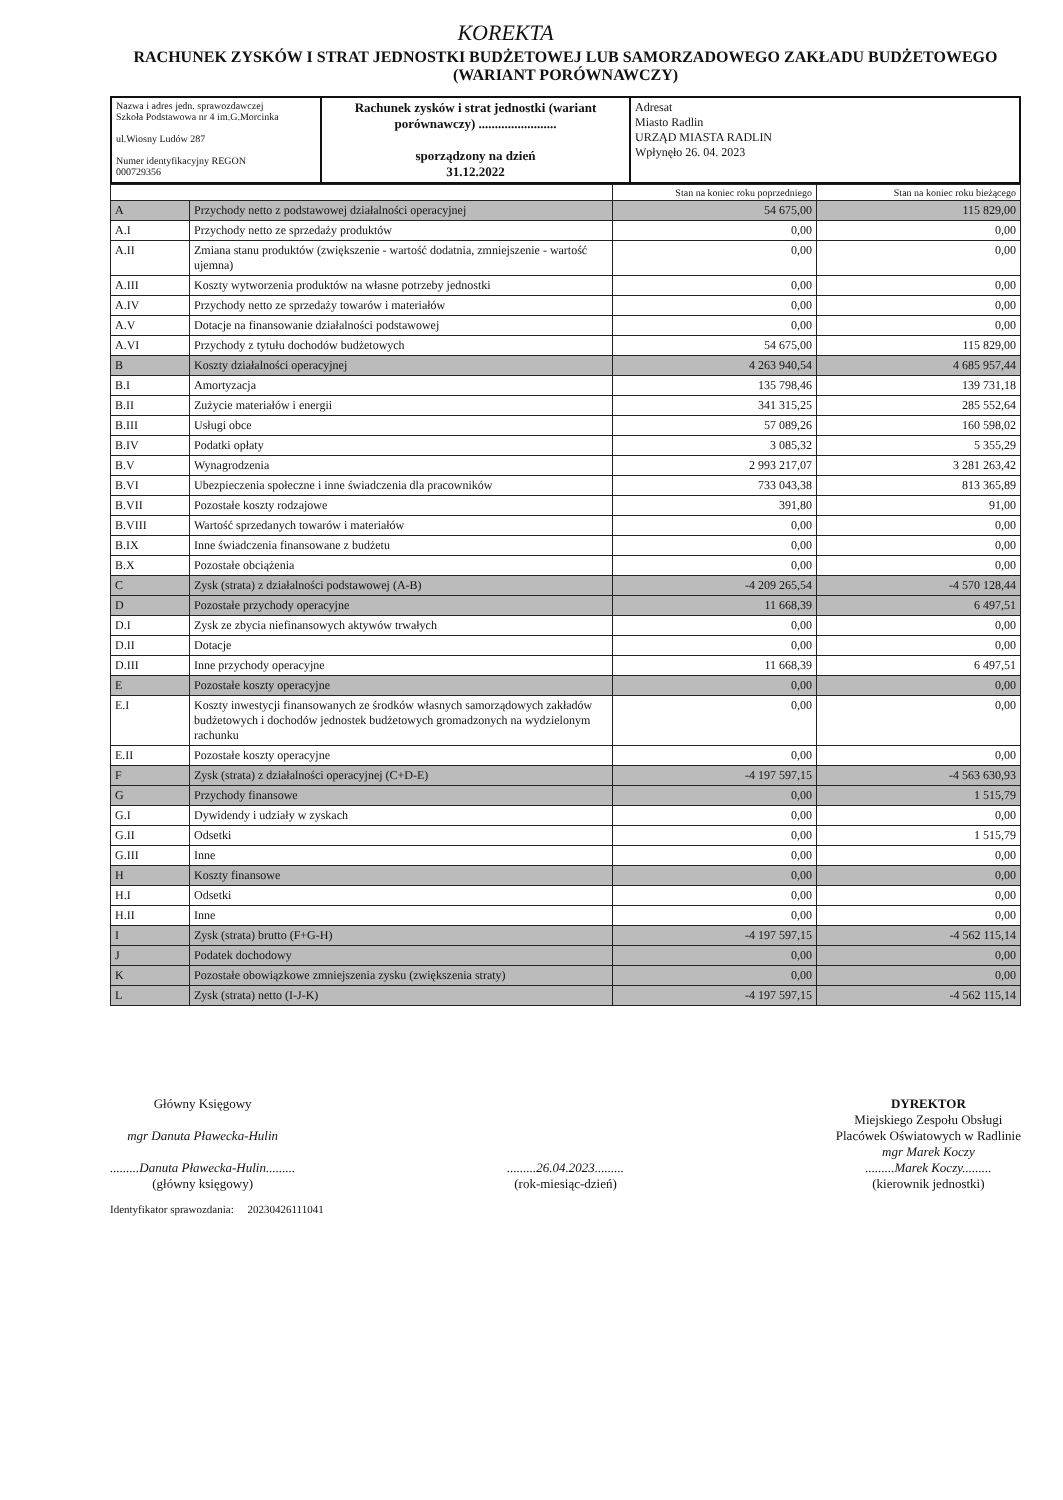KOREKTA
RACHUNEK ZYSKÓW I STRAT JEDNOSTKI BUDŻETOWEJ LUB SAMORZADOWEGO ZAKŁADU BUDŻETOWEGO (WARIANT PORÓWNAWCZY)
| Nazwa i adres jedn. sprawozdawczej Szkoła Podstawowa nr 4 im.G.Morcinka ul.Wiosny Ludów 287 Numer identyfikacyjny REGON 000729356 | Rachunek zysków i strat jednostki (wariant porównawczy) ........................ sporządzony na dzień 31.12.2022 | Adresat Miasto Radlin URZĄD MIASTA RADLIN Wpłynęło 26. 04. 2023 |
| | | Stan na koniec roku poprzedniego | Stan na koniec roku bieżącego |
| A | Przychody netto z podstawowej działalności operacyjnej | 54 675,00 | 115 829,00 |
| A.I | Przychody netto ze sprzedaży produktów | 0,00 | 0,00 |
| A.II | Zmiana stanu produktów (zwiększenie - wartość dodatnia, zmniejszenie - wartość ujemna) | 0,00 | 0,00 |
| A.III | Koszty wytworzenia produktów na własne potrzeby jednostki | 0,00 | 0,00 |
| A.IV | Przychody netto ze sprzedaży towarów i materiałów | 0,00 | 0,00 |
| A.V | Dotacje na finansowanie działalności podstawowej | 0,00 | 0,00 |
| A.VI | Przychody z tytułu dochodów budżetowych | 54 675,00 | 115 829,00 |
| B | Koszty działalności operacyjnej | 4 263 940,54 | 4 685 957,44 |
| B.I | Amortyzacja | 135 798,46 | 139 731,18 |
| B.II | Zużycie materiałów i energii | 341 315,25 | 285 552,64 |
| B.III | Usługi obce | 57 089,26 | 160 598,02 |
| B.IV | Podatki opłaty | 3 085,32 | 5 355,29 |
| B.V | Wynagrodzenia | 2 993 217,07 | 3 281 263,42 |
| B.VI | Ubezpieczenia społeczne i inne świadczenia dla pracowników | 733 043,38 | 813 365,89 |
| B.VII | Pozostałe koszty rodzajowe | 391,80 | 91,00 |
| B.VIII | Wartość sprzedanych towarów i materiałów | 0,00 | 0,00 |
| B.IX | Inne świadczenia finansowane z budżetu | 0,00 | 0,00 |
| B.X | Pozostałe obciążenia | 0,00 | 0,00 |
| C | Zysk (strata) z działalności podstawowej (A-B) | -4 209 265,54 | -4 570 128,44 |
| D | Pozostałe przychody operacyjne | 11 668,39 | 6 497,51 |
| D.I | Zysk ze zbycia niefinansowych aktywów trwałych | 0,00 | 0,00 |
| D.II | Dotacje | 0,00 | 0,00 |
| D.III | Inne przychody operacyjne | 11 668,39 | 6 497,51 |
| E | Pozostałe koszty operacyjne | 0,00 | 0,00 |
| E.I | Koszty inwestycji finansowanych ze środków własnych samorządowych zakładów budżetowych i dochodów jednostek budżetowych gromadzonych na wydzielonym rachunku | 0,00 | 0,00 |
| E.II | Pozostałe koszty operacyjne | 0,00 | 0,00 |
| F | Zysk (strata) z działalności operacyjnej (C+D-E) | -4 197 597,15 | -4 563 630,93 |
| G | Przychody finansowe | 0,00 | 1 515,79 |
| G.I | Dywidendy i udziały w zyskach | 0,00 | 0,00 |
| G.II | Odsetki | 0,00 | 1 515,79 |
| G.III | Inne | 0,00 | 0,00 |
| H | Koszty finansowe | 0,00 | 0,00 |
| H.I | Odsetki | 0,00 | 0,00 |
| H.II | Inne | 0,00 | 0,00 |
| I | Zysk (strata) brutto (F+G-H) | -4 197 597,15 | -4 562 115,14 |
| J | Podatek dochodowy | 0,00 | 0,00 |
| K | Pozostałe obowiązkowe zmniejszenia zysku (zwiększenia straty) | 0,00 | 0,00 |
| L | Zysk (strata) netto (I-J-K) | -4 197 597,15 | -4 562 115,14 |
Główny Księgowy
mgr Danuta Pławecka-Hulin
.........Danuta Pławecka-Hulin.........
(główny księgowy)
.........26.04.2023.........
(rok-miesiąc-dzień)
DYREKTOR
Miejskiego Zespołu Obsługi
Placówek Oświatowych w Radlinie
mgr Marek Koczy
.........Marek Koczy.........
(kierownik jednostki)
Identyfikator sprawozdania: 20230426111041